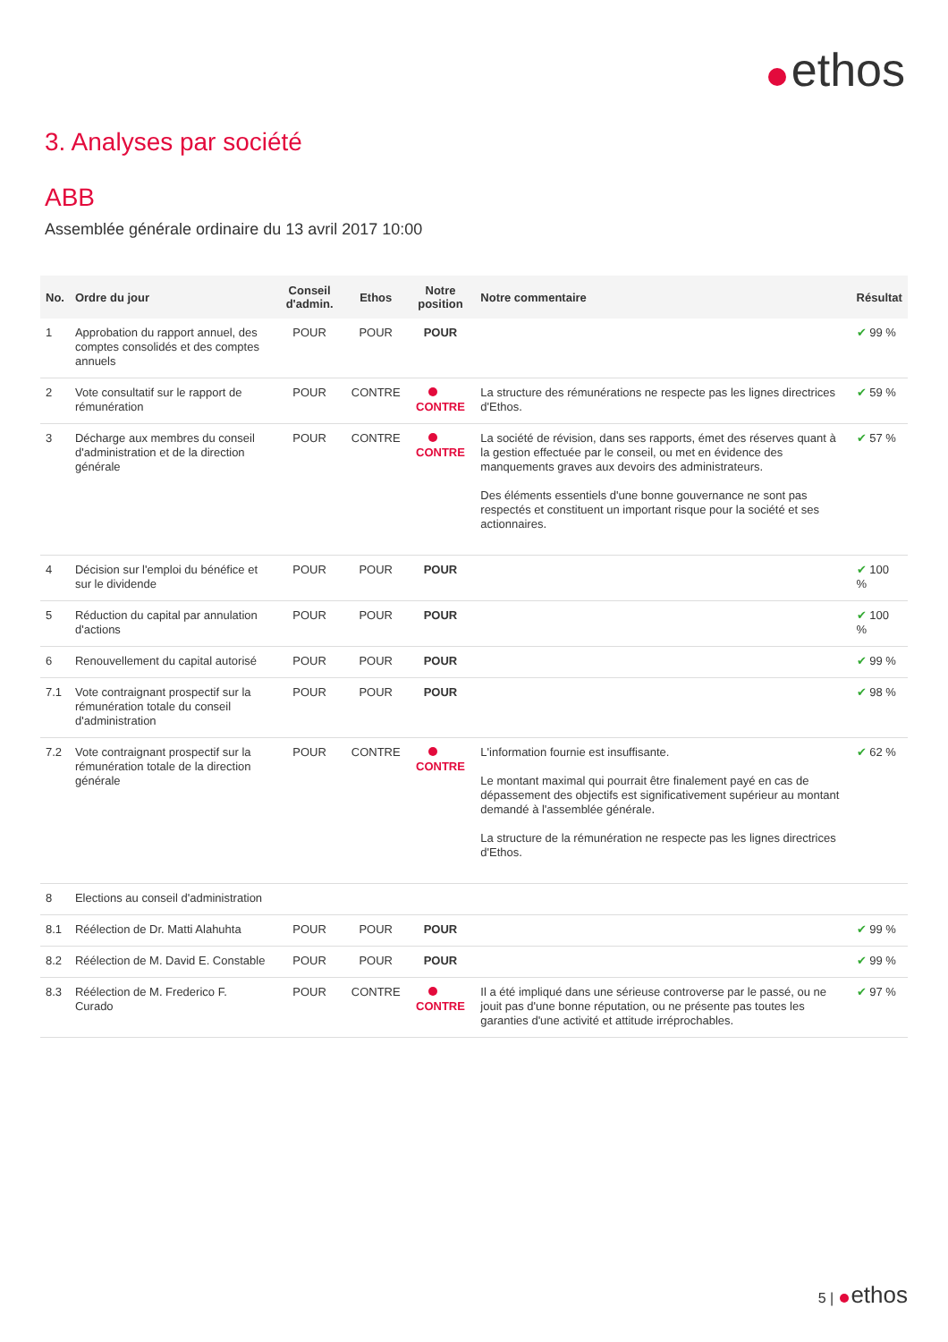ethos
3. Analyses par société
ABB
Assemblée générale ordinaire du 13 avril 2017 10:00
| No. | Ordre du jour | Conseil d'admin. | Ethos | Notre position | Notre commentaire | Résultat |
| --- | --- | --- | --- | --- | --- | --- |
| 1 | Approbation du rapport annuel, des comptes consolidés et des comptes annuels | POUR | POUR | POUR | | ✔ 99 % |
| 2 | Vote consultatif sur le rapport de rémunération | POUR | CONTRE | CONTRE | La structure des rémunérations ne respecte pas les lignes directrices d'Ethos. | ✔ 59 % |
| 3 | Décharge aux membres du conseil d'administration et de la direction générale | POUR | CONTRE | CONTRE | La société de révision, dans ses rapports, émet des réserves quant à la gestion effectuée par le conseil, ou met en évidence des manquements graves aux devoirs des administrateurs. Des éléments essentiels d'une bonne gouvernance ne sont pas respectés et constituent un important risque pour la société et ses actionnaires. | ✔ 57 % |
| 4 | Décision sur l'emploi du bénéfice et sur le dividende | POUR | POUR | POUR | | ✔ 100 % |
| 5 | Réduction du capital par annulation d'actions | POUR | POUR | POUR | | ✔ 100 % |
| 6 | Renouvellement du capital autorisé | POUR | POUR | POUR | | ✔ 99 % |
| 7.1 | Vote contraignant prospectif sur la rémunération totale du conseil d'administration | POUR | POUR | POUR | | ✔ 98 % |
| 7.2 | Vote contraignant prospectif sur la rémunération totale de la direction générale | POUR | CONTRE | CONTRE | L'information fournie est insuffisante. Le montant maximal qui pourrait être finalement payé en cas de dépassement des objectifs est significativement supérieur au montant demandé à l'assemblée générale. La structure de la rémunération ne respecte pas les lignes directrices d'Ethos. | ✔ 62 % |
| 8 | Elections au conseil d'administration | | | | | |
| 8.1 | Réélection de Dr. Matti Alahuhta | POUR | POUR | POUR | | ✔ 99 % |
| 8.2 | Réélection de M. David E. Constable | POUR | POUR | POUR | | ✔ 99 % |
| 8.3 | Réélection de M. Frederico F. Curado | POUR | CONTRE | CONTRE | Il a été impliqué dans une sérieuse controverse par le passé, ou ne jouit pas d'une bonne réputation, ou ne présente pas toutes les garanties d'une activité et attitude irréprochables. | ✔ 97 % |
5 | ethos